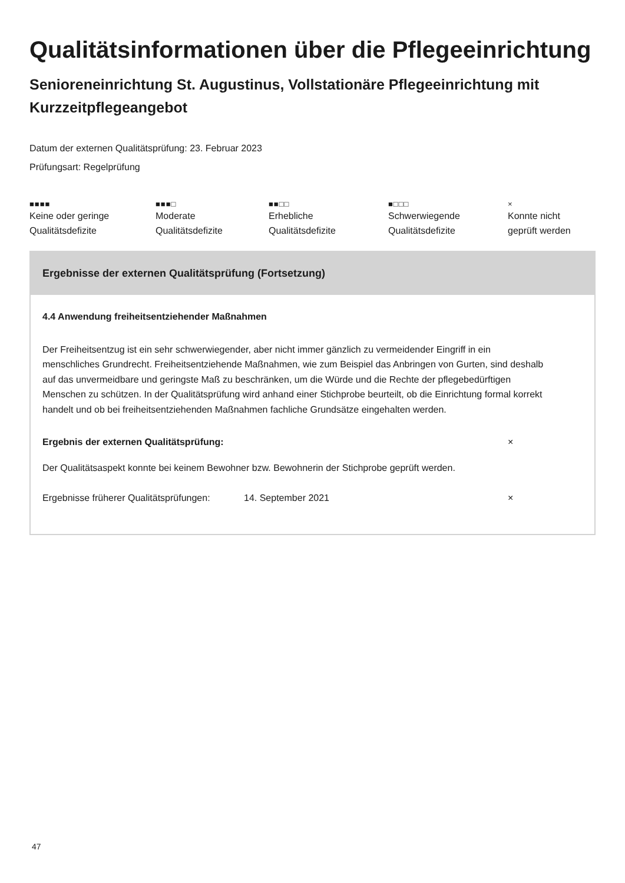Qualitätsinformationen über die Pflegeeinrichtung
Senioreneinrichtung St. Augustinus, Vollstationäre Pflegeeinrichtung mit Kurzzeitpflegeangebot
Datum der externen Qualitätsprüfung: 23. Februar 2023
Prüfungsart: Regelprüfung
■■■■
Keine oder geringe
Qualitätsdefizite
■■■□
Moderate
Qualitätsdefizite
■■□□
Erhebliche
Qualitätsdefizite
■□□□
Schwerwiegende
Qualitätsdefizite
×
Konnte nicht
geprüft werden
Ergebnisse der externen Qualitätsprüfung (Fortsetzung)
4.4 Anwendung freiheitsentziehender Maßnahmen
Der Freiheitsentzug ist ein sehr schwerwiegender, aber nicht immer gänzlich zu vermeidender Eingriff in ein menschliches Grundrecht. Freiheitsentziehende Maßnahmen, wie zum Beispiel das Anbringen von Gurten, sind deshalb auf das unvermeidbare und geringste Maß zu beschränken, um die Würde und die Rechte der pflegebedürftigen Menschen zu schützen. In der Qualitätsprüfung wird anhand einer Stichprobe beurteilt, ob die Einrichtung formal korrekt handelt und ob bei freiheitsentziehenden Maßnahmen fachliche Grundsätze eingehalten werden.
Ergebnis der externen Qualitätsprüfung: ×
Der Qualitätsaspekt konnte bei keinem Bewohner bzw. Bewohnerin der Stichprobe geprüft werden.
Ergebnisse früherer Qualitätsprüfungen: 14. September 2021 ×
47